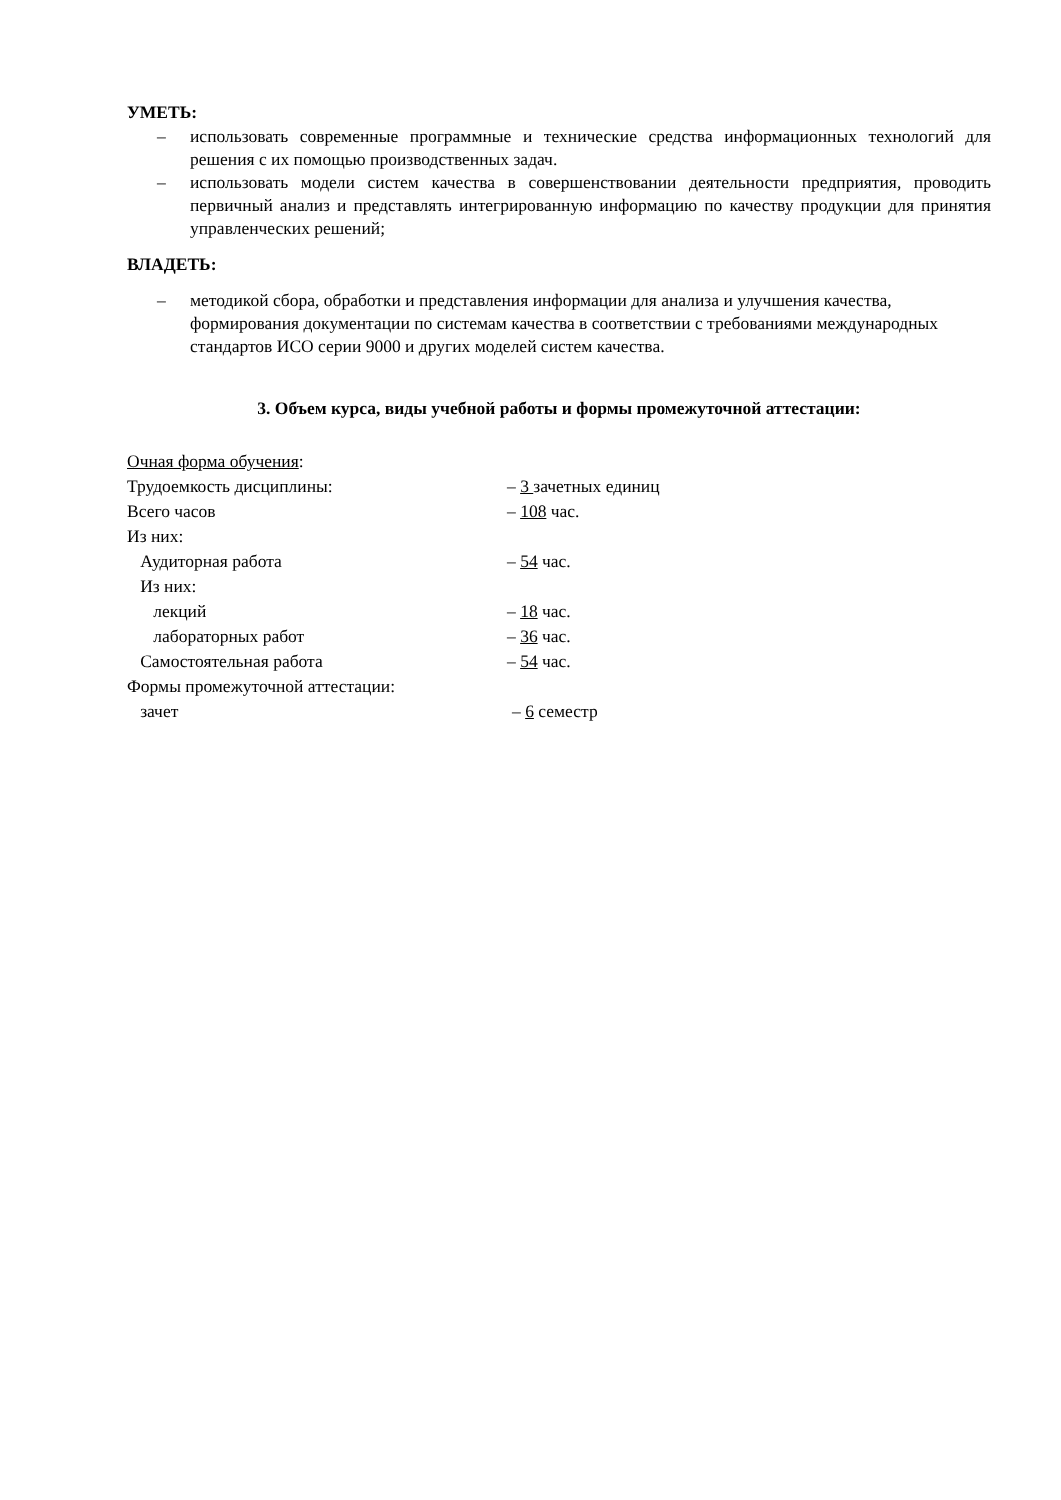УМЕТЬ:
– использовать современные программные и технические средства информационных технологий для решения с их помощью производственных задач.
– использовать модели систем качества в совершенствовании деятельности предприятия, проводить первичный анализ и представлять интегрированную информацию по качеству продукции для принятия управленческих решений;
ВЛАДЕТЬ:
– методикой сбора, обработки и представления информации для анализа и улучшения качества, формирования документации по системам качества в соответствии с требованиями международных стандартов ИСО серии 9000 и других моделей систем качества.
3. Объем курса, виды учебной работы и формы промежуточной аттестации:
Очная форма обучения:
Трудоемкость дисциплины: – 3 зачетных единиц
Всего часов – 108 час.
Из них:
Аудиторная работа – 54 час.
Из них:
лекций – 18 час.
лабораторных работ – 36 час.
Самостоятельная работа – 54 час.
Формы промежуточной аттестации:
зачет – 6 семестр